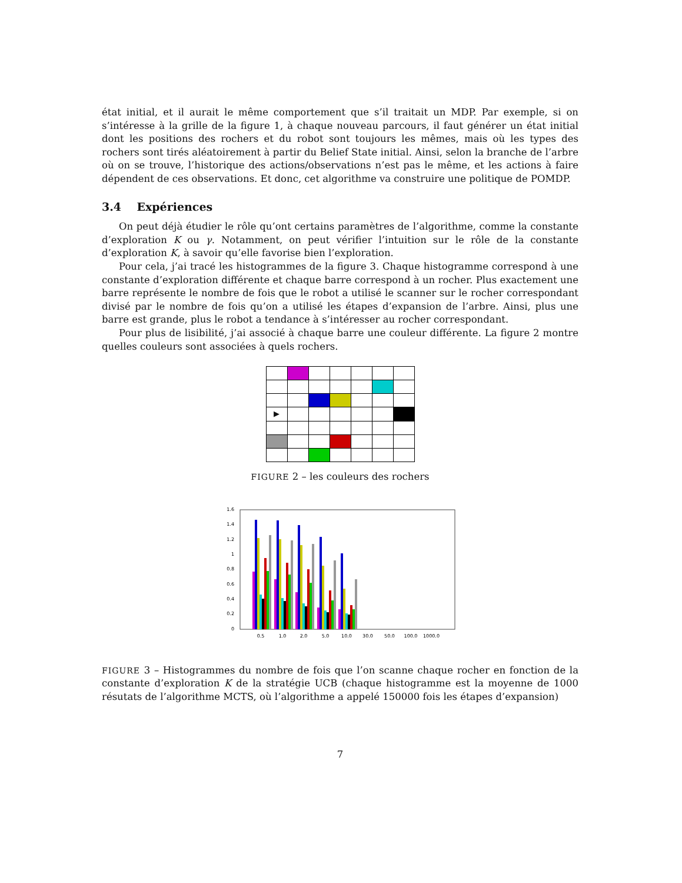état initial, et il aurait le même comportement que s’il traitait un MDP. Par exemple, si on s’intéresse à la grille de la figure 1, à chaque nouveau parcours, il faut générer un état initial dont les positions des rochers et du robot sont toujours les mêmes, mais où les types des rochers sont tirés aléatoirement à partir du Belief State initial. Ainsi, selon la branche de l’arbre où on se trouve, l’historique des actions/observations n’est pas le même, et les actions à faire dépendent de ces observations. Et donc, cet algorithme va construire une politique de POMDP.
3.4 Expériences
On peut déjà étudier le rôle qu’ont certains paramètres de l’algorithme, comme la constante d’exploration K ou γ. Notamment, on peut vérifier l’intuition sur le rôle de la constante d’exploration K, à savoir qu’elle favorise bien l’exploration.
Pour cela, j’ai tracé les histogrammes de la figure 3. Chaque histogramme correspond à une constante d’exploration différente et chaque barre correspond à un rocher. Plus exactement une barre représente le nombre de fois que le robot a utilisé le scanner sur le rocher correspondant divisé par le nombre de fois qu’on a utilisé les étapes d’expansion de l’arbre. Ainsi, plus une barre est grande, plus le robot a tendance à s’intéresser au rocher correspondant.
Pour plus de lisibilité, j’ai associé à chaque barre une couleur différente. La figure 2 montre quelles couleurs sont associées à quels rochers.
| ▶ | | | | | | |
FIGURE 2 – les couleurs des rochers
0
0.2
0.4
0.6
0.8
1
1.2
1.4
1.6
0.5
1.0
2.0
5.0
10.0
30.0
50.0
100.0
1000.0
FIGURE 3 – Histogrammes du nombre de fois que l’on scanne chaque rocher en fonction de la constante d’exploration K de la stratégie UCB (chaque histogramme est la moyenne de 1000 résutats de l’algorithme MCTS, où l’algorithme a appelé 150000 fois les étapes d’expansion)
7